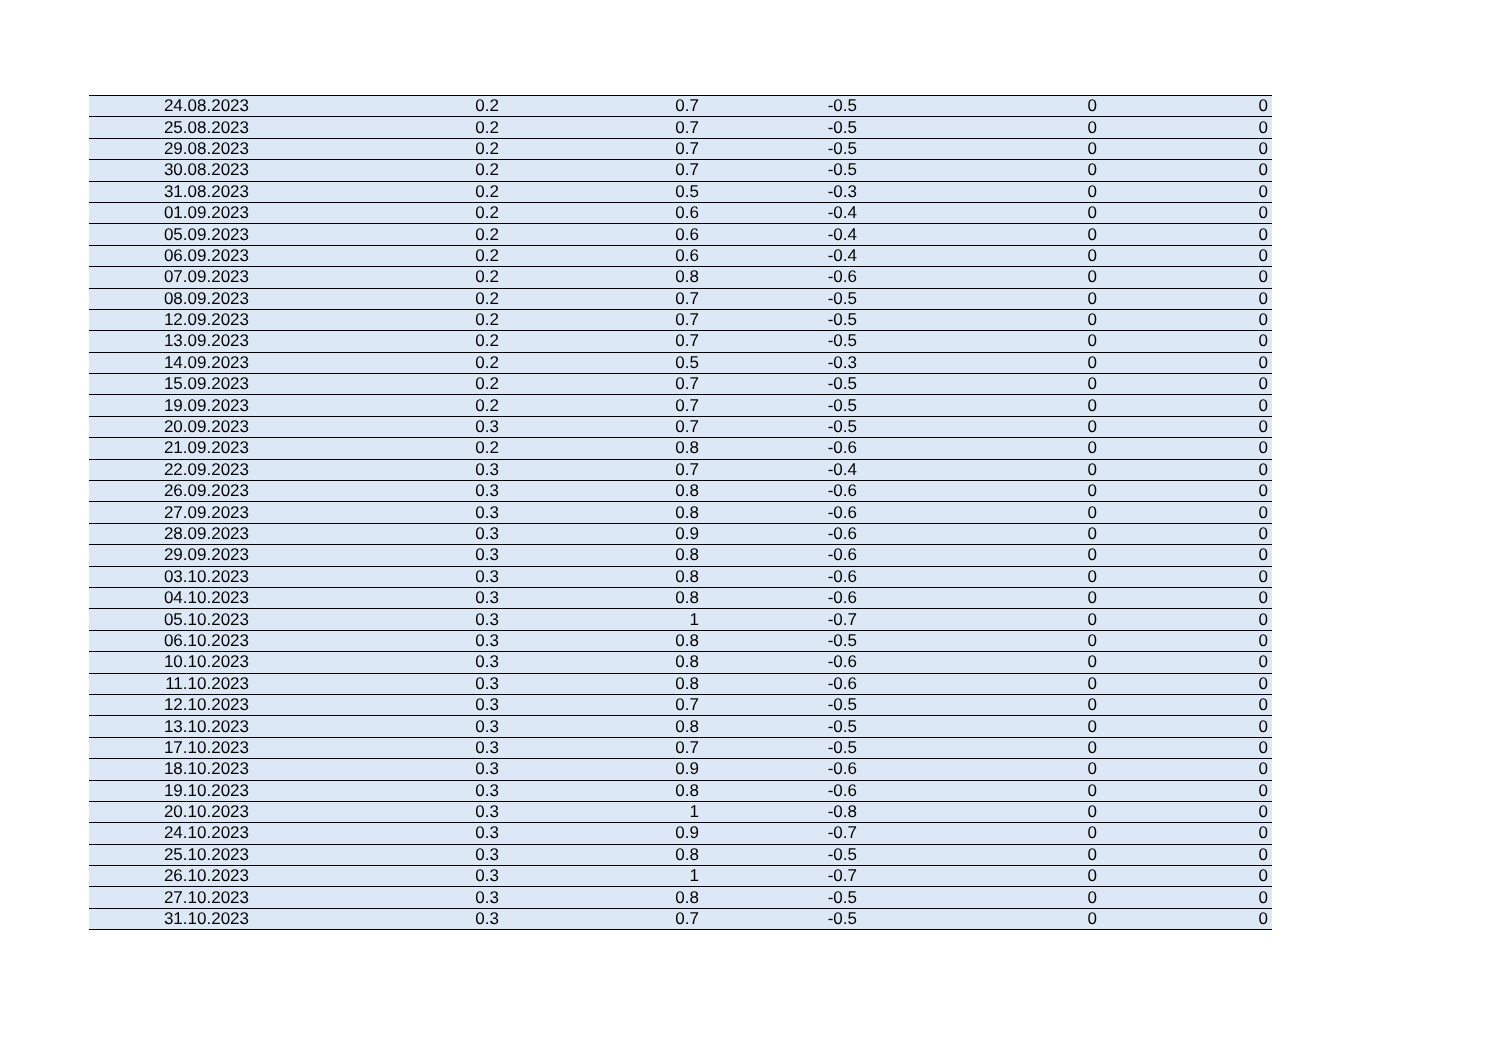| 24.08.2023 | 0.2 | 0.7 | -0.5 | 0 | 0 |
| 25.08.2023 | 0.2 | 0.7 | -0.5 | 0 | 0 |
| 29.08.2023 | 0.2 | 0.7 | -0.5 | 0 | 0 |
| 30.08.2023 | 0.2 | 0.7 | -0.5 | 0 | 0 |
| 31.08.2023 | 0.2 | 0.5 | -0.3 | 0 | 0 |
| 01.09.2023 | 0.2 | 0.6 | -0.4 | 0 | 0 |
| 05.09.2023 | 0.2 | 0.6 | -0.4 | 0 | 0 |
| 06.09.2023 | 0.2 | 0.6 | -0.4 | 0 | 0 |
| 07.09.2023 | 0.2 | 0.8 | -0.6 | 0 | 0 |
| 08.09.2023 | 0.2 | 0.7 | -0.5 | 0 | 0 |
| 12.09.2023 | 0.2 | 0.7 | -0.5 | 0 | 0 |
| 13.09.2023 | 0.2 | 0.7 | -0.5 | 0 | 0 |
| 14.09.2023 | 0.2 | 0.5 | -0.3 | 0 | 0 |
| 15.09.2023 | 0.2 | 0.7 | -0.5 | 0 | 0 |
| 19.09.2023 | 0.2 | 0.7 | -0.5 | 0 | 0 |
| 20.09.2023 | 0.3 | 0.7 | -0.5 | 0 | 0 |
| 21.09.2023 | 0.2 | 0.8 | -0.6 | 0 | 0 |
| 22.09.2023 | 0.3 | 0.7 | -0.4 | 0 | 0 |
| 26.09.2023 | 0.3 | 0.8 | -0.6 | 0 | 0 |
| 27.09.2023 | 0.3 | 0.8 | -0.6 | 0 | 0 |
| 28.09.2023 | 0.3 | 0.9 | -0.6 | 0 | 0 |
| 29.09.2023 | 0.3 | 0.8 | -0.6 | 0 | 0 |
| 03.10.2023 | 0.3 | 0.8 | -0.6 | 0 | 0 |
| 04.10.2023 | 0.3 | 0.8 | -0.6 | 0 | 0 |
| 05.10.2023 | 0.3 | 1 | -0.7 | 0 | 0 |
| 06.10.2023 | 0.3 | 0.8 | -0.5 | 0 | 0 |
| 10.10.2023 | 0.3 | 0.8 | -0.6 | 0 | 0 |
| 11.10.2023 | 0.3 | 0.8 | -0.6 | 0 | 0 |
| 12.10.2023 | 0.3 | 0.7 | -0.5 | 0 | 0 |
| 13.10.2023 | 0.3 | 0.8 | -0.5 | 0 | 0 |
| 17.10.2023 | 0.3 | 0.7 | -0.5 | 0 | 0 |
| 18.10.2023 | 0.3 | 0.9 | -0.6 | 0 | 0 |
| 19.10.2023 | 0.3 | 0.8 | -0.6 | 0 | 0 |
| 20.10.2023 | 0.3 | 1 | -0.8 | 0 | 0 |
| 24.10.2023 | 0.3 | 0.9 | -0.7 | 0 | 0 |
| 25.10.2023 | 0.3 | 0.8 | -0.5 | 0 | 0 |
| 26.10.2023 | 0.3 | 1 | -0.7 | 0 | 0 |
| 27.10.2023 | 0.3 | 0.8 | -0.5 | 0 | 0 |
| 31.10.2023 | 0.3 | 0.7 | -0.5 | 0 | 0 |